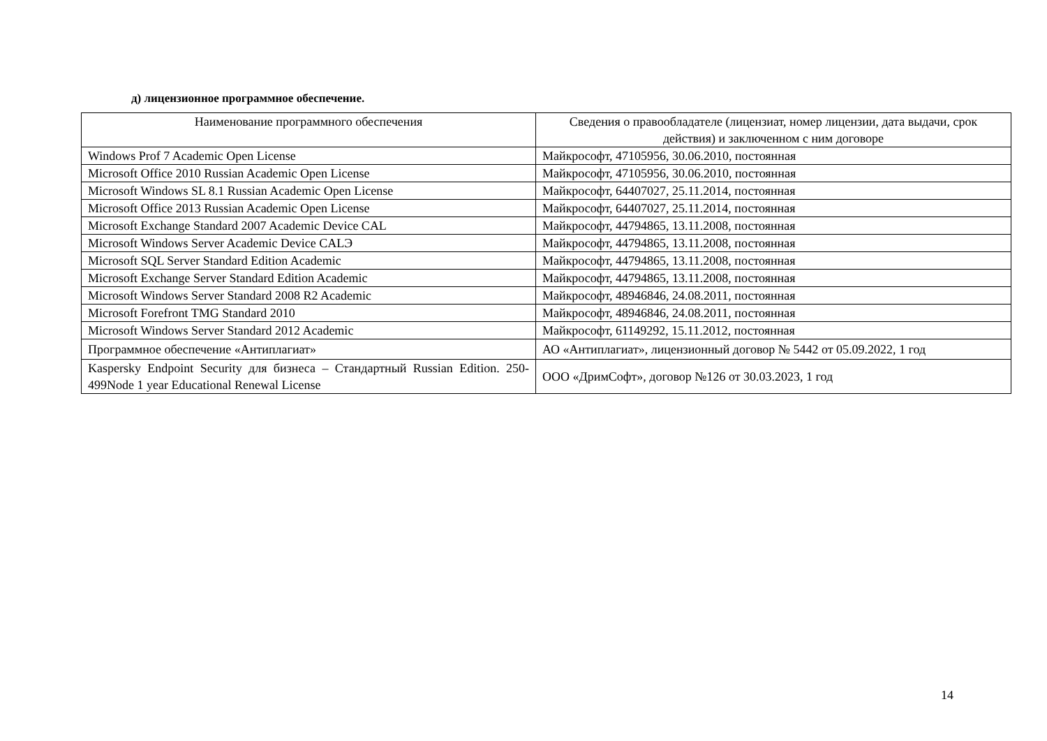д) лицензионное программное обеспечение.
| Наименование программного обеспечения | Сведения о правообладателе (лицензиат, номер лицензии, дата выдачи, срок действия) и заключенном с ним договоре |
| --- | --- |
| Windows Prof 7 Academic Open License | Майкрософт, 47105956, 30.06.2010, постоянная |
| Microsoft Office 2010 Russian Academic Open License | Майкрософт, 47105956, 30.06.2010, постоянная |
| Microsoft Windows SL 8.1 Russian Academic Open License | Майкрософт, 64407027, 25.11.2014, постоянная |
| Microsoft Office 2013 Russian Academic Open License | Майкрософт, 64407027, 25.11.2014, постоянная |
| Microsoft Exchange Standard 2007 Academic Device CAL | Майкрософт, 44794865, 13.11.2008, постоянная |
| Microsoft Windows Server Academic Device CALЭ | Майкрософт, 44794865, 13.11.2008, постоянная |
| Microsoft SQL Server Standard Edition Academic | Майкрософт, 44794865, 13.11.2008, постоянная |
| Microsoft Exchange Server Standard Edition Academic | Майкрософт, 44794865, 13.11.2008, постоянная |
| Microsoft Windows Server Standard 2008 R2 Academic | Майкрософт, 48946846, 24.08.2011, постоянная |
| Microsoft Forefront TMG Standard 2010 | Майкрософт, 48946846, 24.08.2011, постоянная |
| Microsoft Windows Server Standard 2012 Academic | Майкрософт, 61149292, 15.11.2012, постоянная |
| Программное обеспечение «Антиплагиат» | АО «Антиплагиат», лицензионный договор № 5442 от 05.09.2022, 1 год |
| Kaspersky Endpoint Security для бизнеса – Стандартный Russian Edition. 250-499Node 1 year Educational Renewal License | ООО «ДримСофт», договор №126 от 30.03.2023, 1 год |
14